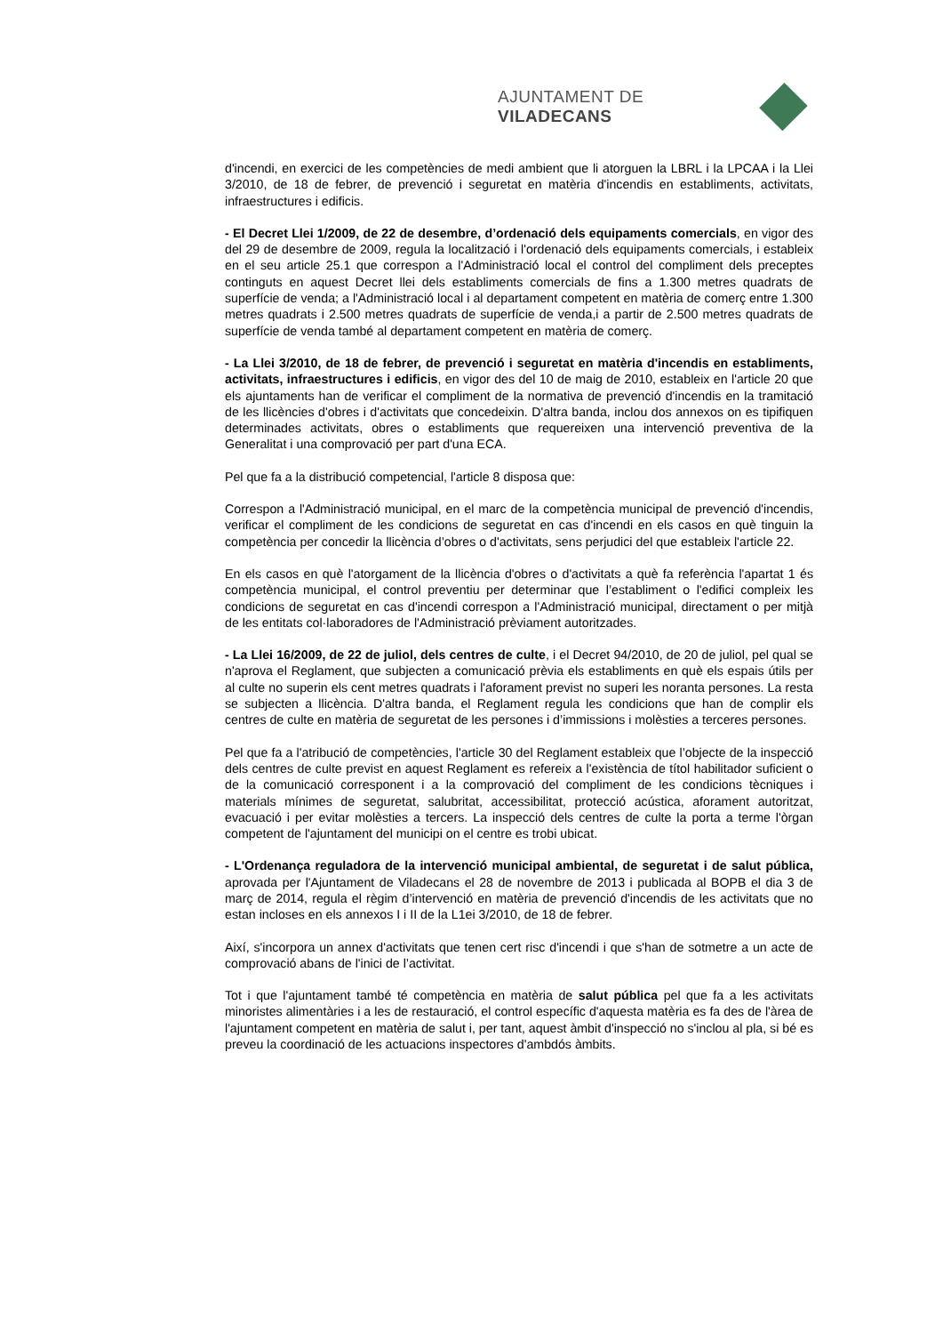AJUNTAMENT DE VILADECANS
d'incendi, en exercici de les competències de medi ambient que li atorguen la LBRL i la LPCAA i la Llei 3/2010, de 18 de febrer, de prevenció i seguretat en matèria d'incendis en establiments, activitats, infraestructures i edificis.
- El Decret Llei 1/2009, de 22 de desembre, d’ordenació dels equipaments comercials, en vigor des del 29 de desembre de 2009, regula la localització i l'ordenació dels equipaments comercials, i estableix en el seu article 25.1 que correspon a l'Administració local el control del compliment dels preceptes continguts en aquest Decret llei dels establiments comercials de fins a 1.300 metres quadrats de superfície de venda; a l'Administració local i al departament competent en matèria de comerç entre 1.300 metres quadrats i 2.500 metres quadrats de superfície de venda,i a partir de 2.500 metres quadrats de superfície de venda també al departament competent en matèria de comerç.
- La Llei 3/2010, de 18 de febrer, de prevenció i seguretat en matèria d'incendis en establiments, activitats, infraestructures i edificis, en vigor des del 10 de maig de 2010, estableix en l'article 20 que els ajuntaments han de verificar el compliment de la normativa de prevenció d'incendis en la tramitació de les llicències d'obres i d'activitats que concedeixin. D'altra banda, inclou dos annexos on es tipifiquen determinades activitats, obres o establiments que requereixen una intervenció preventiva de la Generalitat i una comprovació per part d'una ECA.
Pel que fa a la distribució competencial, l'article 8 disposa que:
Correspon a l'Administració municipal, en el marc de la competència municipal de prevenció d'incendis, verificar el compliment de les condicions de seguretat en cas d'incendi en els casos en què tinguin la competència per concedir la llicència d’obres o d'activitats, sens perjudici del que estableix l'article 22.
En els casos en què l'atorgament de la llicència d'obres o d'activitats a què fa referència l'apartat 1 és competència municipal, el control preventiu per determinar que l’establiment o l'edifici compleix les condicions de seguretat en cas d'incendi correspon a l'Administració municipal, directament o per mitjà de les entitats col·laboradores de l'Administració prèviament autoritzades.
- La Llei 16/2009, de 22 de juliol, dels centres de culte, i el Decret 94/2010, de 20 de juliol, pel qual se n'aprova el Reglament, que subjecten a comunicació prèvia els establiments en què els espais útils per al culte no superin els cent metres quadrats i l'aforament previst no superi les noranta persones. La resta se subjecten a llicència. D'altra banda, el Reglament regula les condicions que han de complir els centres de culte en matèria de seguretat de les persones i d’immissions i molèsties a terceres persones.
Pel que fa a l'atribució de competències, l'article 30 del Reglament estableix que l’objecte de la inspecció dels centres de culte previst en aquest Reglament es refereix a l'existència de títol habilitador suficient o de la comunicació corresponent i a la comprovació del compliment de les condicions tècniques i materials mínimes de seguretat, salubritat, accessibilitat, protecció acústica, aforament autoritzat, evacuació i per evitar molèsties a tercers. La inspecció dels centres de culte la porta a terme l'òrgan competent de l'ajuntament del municipi on el centre es trobi ubicat.
- L'Ordenança reguladora de la intervenció municipal ambiental, de seguretat i de salut pública, aprovada per l'Ajuntament de Viladecans el 28 de novembre de 2013 i publicada al BOPB el dia 3 de març de 2014, regula el règim d’intervenció en matèria de prevenció d'incendis de les activitats que no estan incloses en els annexos I i II de la L1ei 3/2010, de 18 de febrer.
Així, s'incorpora un annex d'activitats que tenen cert risc d'incendi i que s'han de sotmetre a un acte de comprovació abans de l'inici de l’activitat.
Tot i que l'ajuntament també té competència en matèria de salut pública pel que fa a les activitats minoristes alimentàries i a les de restauració, el control específic d'aquesta matèria es fa des de l'àrea de l'ajuntament competent en matèria de salut i, per tant, aquest àmbit d'inspecció no s'inclou al pla, si bé es preveu la coordinació de les actuacions inspectores d'ambdós àmbits.